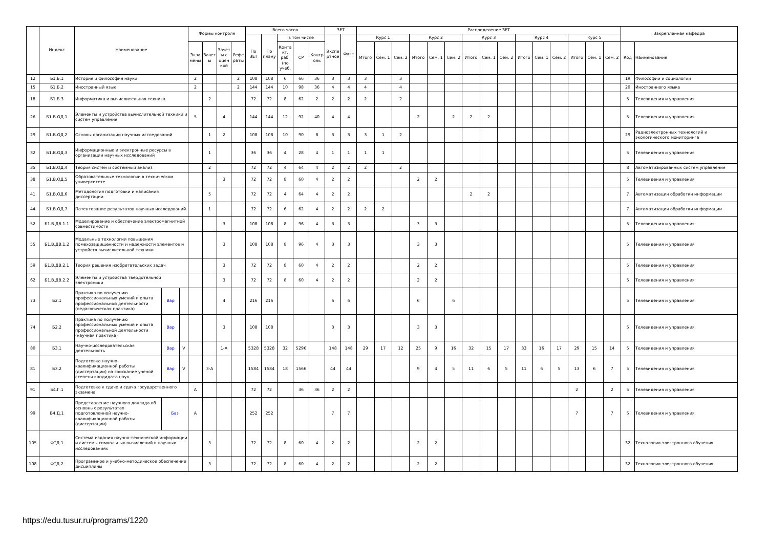| | Индекс | Наименование | | | Формы контроля | | | | Всего часов | | | | | ЗЕТ | | Распределение ЗЕТ | | | | | | | | | | | | | | | Закрепленная кафедра | |
| --- | --- | --- | --- | --- | --- | --- | --- | --- | --- | --- | --- | --- | --- | --- | --- | --- | --- | --- | --- | --- | --- | --- | --- | --- | --- | --- | --- | --- | --- | --- | --- | --- |
| | | | | | | | | | По ЗЕТ | По плану | в том числе | | | Экспе ртное | Факт | Курс 1 | | | Курс 2 | | | Курс 3 | | | Курс 4 | | | Курс 5 | | | | |
| | | | | | Экза мены | Зачет ы | Зачет ы с оцен кой | Рефе раты | | | Конта кт. раб. (по учеб. | СР | Контр оль | | | Итого | Сем. 1 | Сем. 2 | Итого | Сем. 1 | Сем. 2 | Итого | Сем. 1 | Сем. 2 | Итого | Сем. 1 | Сем. 2 | Итого | Сем. 1 | Сем. 2 | Код | Наименование |
| 12 | Б1.Б.1 | История и философия науки | | | 2 | | | 2 | 108 | 108 | 6 | 66 | 36 | 3 | 3 | 3 | | 3 | | | | | | | | | | | | | 19 | Философии и социологии |
| 15 | Б1.Б.2 | Иностранный язык | | | 2 | | | 2 | 144 | 144 | 10 | 98 | 36 | 4 | 4 | 4 | | 4 | | | | | | | | | | | | | 20 | Иностранного языка |
| 18 | Б1.Б.3 | Информатика и вычислительная техника | | | | 2 | | | 72 | 72 | 8 | 62 | 2 | 2 | 2 | 2 | | 2 | | | | | | | | | | | | | 5 | Телевидения и управления |
| 26 | Б1.В.ОД.1 | Элементы и устройства вычислительной техники и систем управления | | | 5 | | 4 | | 144 | 144 | 12 | 92 | 40 | 4 | 4 | | | | 2 | | 2 | 2 | 2 | | | | | | | | 5 | Телевидения и управления |
| 29 | Б1.В.ОД.2 | Основы организации научных исследований | | | | 1 | 2 | | 108 | 108 | 10 | 90 | 8 | 3 | 3 | 3 | 1 | 2 | | | | | | | | | | | | | 29 | Радиоэлектронных технологий и экологического мониторинга |
| 32 | Б1.В.ОД.3 | Информационные и электронные ресурсы в организации научных исследований | | | | 1 | | | 36 | 36 | 4 | 28 | 4 | 1 | 1 | 1 | 1 | | | | | | | | | | | | | | 5 | Телевидения и управления |
| 35 | Б1.В.ОД.4 | Теория систем и системный анализ | | | | 2 | | | 72 | 72 | 4 | 64 | 4 | 2 | 2 | 2 | | 2 | | | | | | | | | | | | | 8 | Автоматизированных систем управления |
| 38 | Б1.В.ОД.5 | Образовательные технологии в техническом университете | | | | | 3 | | 72 | 72 | 8 | 60 | 4 | 2 | 2 | | | | 2 | 2 | | | | | | | | | | | 5 | Телевидения и управления |
| 41 | Б1.В.ОД.6 | Методология подготовки и написания диссертации | | | | 5 | | | 72 | 72 | 4 | 64 | 4 | 2 | 2 | | | | | | | 2 | 2 | | | | | | | | 7 | Автоматизации обработки информации |
| 44 | Б1.В.ОД.7 | Патентование результатов научных исследований | | | | 1 | | | 72 | 72 | 6 | 62 | 4 | 2 | 2 | 2 | 2 | | | | | | | | | | | | | | 7 | Автоматизации обработки информации |
| 52 | Б1.В.ДВ.1.1 | Моделирование и обеспечение электромагнитной совместимости | | | | | 3 | | 108 | 108 | 8 | 96 | 4 | 3 | 3 | | | | 3 | 3 | | | | | | | | | | | 5 | Телевидения и управления |
| 55 | Б1.В.ДВ.1.2 | Модальные технологии повышения помехозащищенности и надежности элементов и устройств вычислительной техники | | | | | 3 | | 108 | 108 | 8 | 96 | 4 | 3 | 3 | | | | 3 | 3 | | | | | | | | | | | 5 | Телевидения и управления |
| 59 | Б1.В.ДВ.2.1 | Теория решения изобретательских задач | | | | | 3 | | 72 | 72 | 8 | 60 | 4 | 2 | 2 | | | | 2 | 2 | | | | | | | | | | | 5 | Телевидения и управления |
| 62 | Б1.В.ДВ.2.2 | Элементы и устройства твердотельной электроники | | | | | 3 | | 72 | 72 | 8 | 60 | 4 | 2 | 2 | | | | 2 | 2 | | | | | | | | | | | 5 | Телевидения и управления |
| 73 | Б2.1 | Практика по получению профессиональных умений и опыта профессиональной деятельности (педагогическая практика) | Вар | | | | 4 | | 216 | 216 | | | | 6 | 6 | | | | 6 | | 6 | | | | | | | | | | 5 | Телевидения и управления |
| 74 | Б2.2 | Практика по получению профессиональных умений и опыта профессиональной деятельности (научная практика) | Вар | | | | 3 | | 108 | 108 | | | | 3 | 3 | | | | 3 | 3 | | | | | | | | | | | 5 | Телевидения и управления |
| 80 | Б3.1 | Научно-исследовательская деятельность | Вар | V | | | 1-А | | 5328 | 5328 | 32 | 5296 | | 148 | 148 | 29 | 17 | 12 | 25 | 9 | 16 | 32 | 15 | 17 | 33 | 16 | 17 | 29 | 15 | 14 | 5 | Телевидения и управления |
| 81 | Б3.2 | Подготовка научно-квалификационной работы (диссертации) на соискание ученой степени кандидата наук | Вар | V | | 3-А | | | 1584 | 1584 | 18 | 1566 | | 44 | 44 | | | | 9 | 4 | 5 | 11 | 6 | 5 | 11 | 6 | 5 | 13 | 6 | 7 | 5 | Телевидения и управления |
| 91 | Б4.Г.1 | Подготовка к сдаче и сдача государственного экзамена | | | А | | | | 72 | 72 | | 36 | 36 | 2 | 2 | | | | | | | | | | | | | 2 | | 2 | 5 | Телевидения и управления |
| 99 | Б4.Д.1 | Представление научного доклада об основных результатах подготовленной научно-квалификационной работы (диссертации) | Баз | | А | | | | 252 | 252 | | | | 7 | 7 | | | | | | | | | | | | | 7 | | 7 | 5 | Телевидения и управления |
| 105 | ФТД.1 | Система издания научно-технической информации и системы символьных вычислений в научных исследованиях | | | | 3 | | | 72 | 72 | 8 | 60 | 4 | 2 | 2 | | | | 2 | 2 | | | | | | | | | | | 32 | Технологии электронного обучения |
| 108 | ФТД.2 | Программное и учебно-методическое обеспечение дисциплины | | | | 3 | | | 72 | 72 | 8 | 60 | 4 | 2 | 2 | | | | 2 | 2 | | | | | | | | | | | 32 | Технологии электронного обучения |
https://edu.tusur.ru/programs/1220